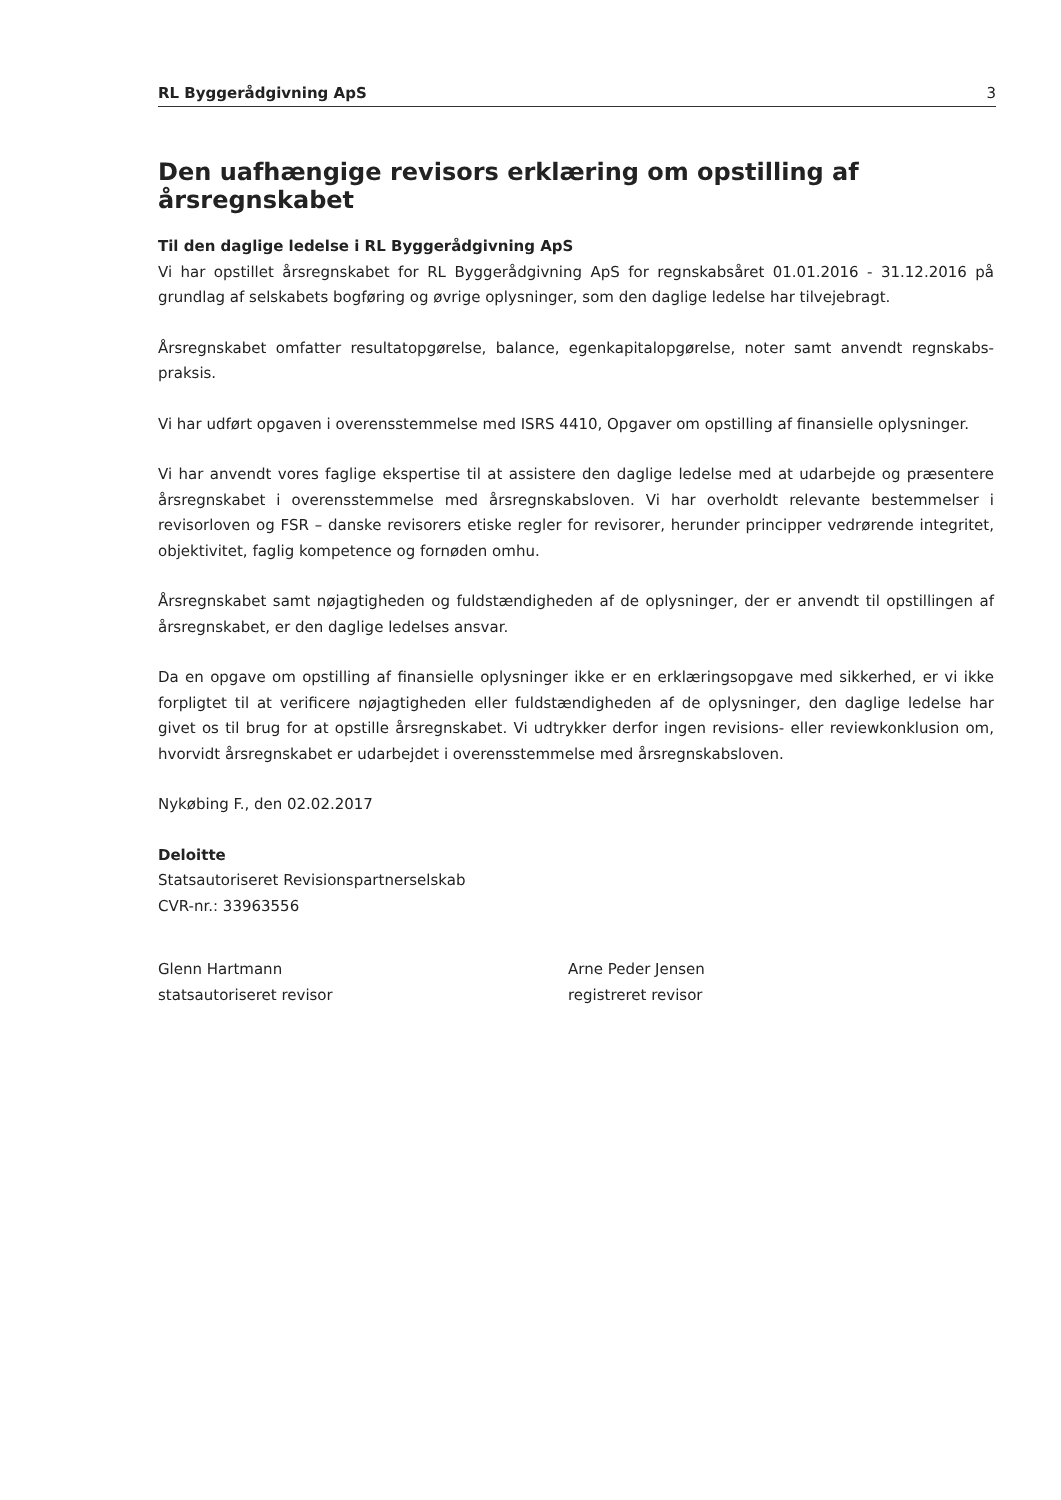RL Byggerådgivning ApS 3
Den uafhængige revisors erklæring om opstilling af årsregnskabet
Til den daglige ledelse i RL Byggerådgivning ApS
Vi har opstillet årsregnskabet for RL Byggerådgivning ApS for regnskabsåret 01.01.2016 - 31.12.2016 på grundlag af selskabets bogføring og øvrige oplysninger, som den daglige ledelse har tilvejebragt.
Årsregnskabet omfatter resultatopgørelse, balance, egenkapitalopgørelse, noter samt anvendt regnskabs-praksis.
Vi har udført opgaven i overensstemmelse med ISRS 4410, Opgaver om opstilling af finansielle oplysninger.
Vi har anvendt vores faglige ekspertise til at assistere den daglige ledelse med at udarbejde og præsentere årsregnskabet i overensstemmelse med årsregnskabsloven. Vi har overholdt relevante bestemmelser i revisorloven og FSR – danske revisorers etiske regler for revisorer, herunder principper vedrørende integritet, objektivitet, faglig kompetence og fornøden omhu.
Årsregnskabet samt nøjagtigheden og fuldstændigheden af de oplysninger, der er anvendt til opstillingen af årsregnskabet, er den daglige ledelses ansvar.
Da en opgave om opstilling af finansielle oplysninger ikke er en erklæringsopgave med sikkerhed, er vi ikke forpligtet til at verificere nøjagtigheden eller fuldstændigheden af de oplysninger, den daglige ledelse har givet os til brug for at opstille årsregnskabet. Vi udtrykker derfor ingen revisions- eller reviewkonklusion om, hvorvidt årsregnskabet er udarbejdet i overensstemmelse med årsregnskabsloven.
Nykøbing F., den 02.02.2017
Deloitte
Statsautoriseret Revisionspartnerselskab
CVR-nr.: 33963556
Glenn Hartmann
statsautoriseret revisor
Arne Peder Jensen
registreret revisor